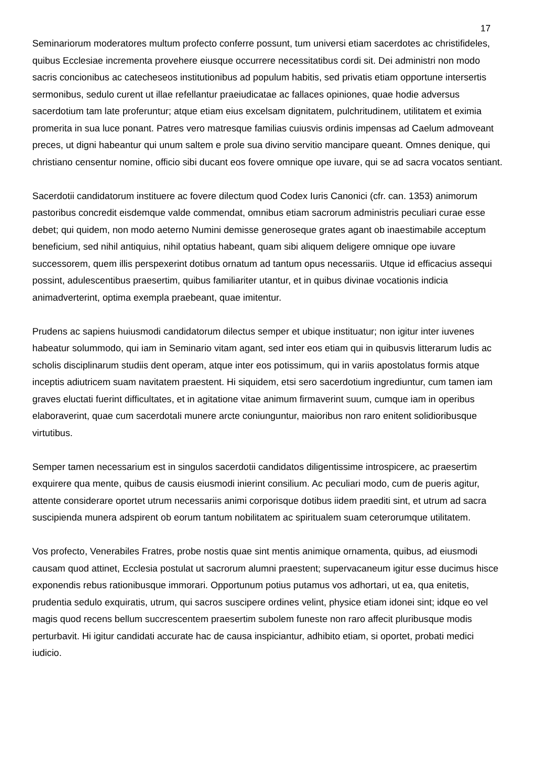17
Seminariorum moderatores multum profecto conferre possunt, tum universi etiam sacerdotes ac christifideles, quibus Ecclesiae incrementa provehere eiusque occurrere necessitatibus cordi sit. Dei administri non modo sacris concionibus ac catecheseos institutionibus ad populum habitis, sed privatis etiam opportune intersertis sermonibus, sedulo curent ut illae refellantur praeiudicatae ac fallaces opiniones, quae hodie adversus sacerdotium tam late proferuntur; atque etiam eius excelsam dignitatem, pulchritudinem, utilitatem et eximia promerita in sua luce ponant. Patres vero matresque familias cuiusvis ordinis impensas ad Caelum admoveant preces, ut digni habeantur qui unum saltem e prole sua divino servitio mancipare queant. Omnes denique, qui christiano censentur nomine, officio sibi ducant eos fovere omnique ope iuvare, qui se ad sacra vocatos sentiant.
Sacerdotii candidatorum instituere ac fovere dilectum quod Codex Iuris Canonici (cfr. can. 1353) animorum pastoribus concredit eisdemque valde commendat, omnibus etiam sacrorum administris peculiari curae esse debet; qui quidem, non modo aeterno Numini demisse generoseque grates agant ob inaestimabile acceptum beneficium, sed nihil antiquius, nihil optatius habeant, quam sibi aliquem deligere omnique ope iuvare successorem, quem illis perspexerint dotibus ornatum ad tantum opus necessariis. Utque id efficacius assequi possint, adulescentibus praesertim, quibus familiariter utantur, et in quibus divinae vocationis indicia animadverterint, optima exempla praebeant, quae imitentur.
Prudens ac sapiens huiusmodi candidatorum dilectus semper et ubique instituatur; non igitur inter iuvenes habeatur solummodo, qui iam in Seminario vitam agant, sed inter eos etiam qui in quibusvis litterarum ludis ac scholis disciplinarum studiis dent operam, atque inter eos potissimum, qui in variis apostolatus formis atque inceptis adiutricem suam navitatem praestent. Hi siquidem, etsi sero sacerdotium ingrediuntur, cum tamen iam graves eluctati fuerint difficultates, et in agitatione vitae animum firmaverint suum, cumque iam in operibus elaboraverint, quae cum sacerdotali munere arcte coniunguntur, maioribus non raro enitent solidioribusque virtutibus.
Semper tamen necessarium est in singulos sacerdotii candidatos diligentissime introspicere, ac praesertim exquirere qua mente, quibus de causis eiusmodi inierint consilium. Ac peculiari modo, cum de pueris agitur, attente considerare oportet utrum necessariis animi corporisque dotibus iidem praediti sint, et utrum ad sacra suscipienda munera adspirent ob eorum tantum nobilitatem ac spiritualem suam ceterorumque utilitatem.
Vos profecto, Venerabiles Fratres, probe nostis quae sint mentis animique ornamenta, quibus, ad eiusmodi causam quod attinet, Ecclesia postulat ut sacrorum alumni praestent; supervacaneum igitur esse ducimus hisce exponendis rebus rationibusque immorari. Opportunum potius putamus vos adhortari, ut ea, qua enitetis, prudentia sedulo exquiratis, utrum, qui sacros suscipere ordines velint, physice etiam idonei sint; idque eo vel magis quod recens bellum succrescentem praesertim subolem funeste non raro affecit pluribusque modis perturbavit. Hi igitur candidati accurate hac de causa inspiciantur, adhibito etiam, si oportet, probati medici iudicio.